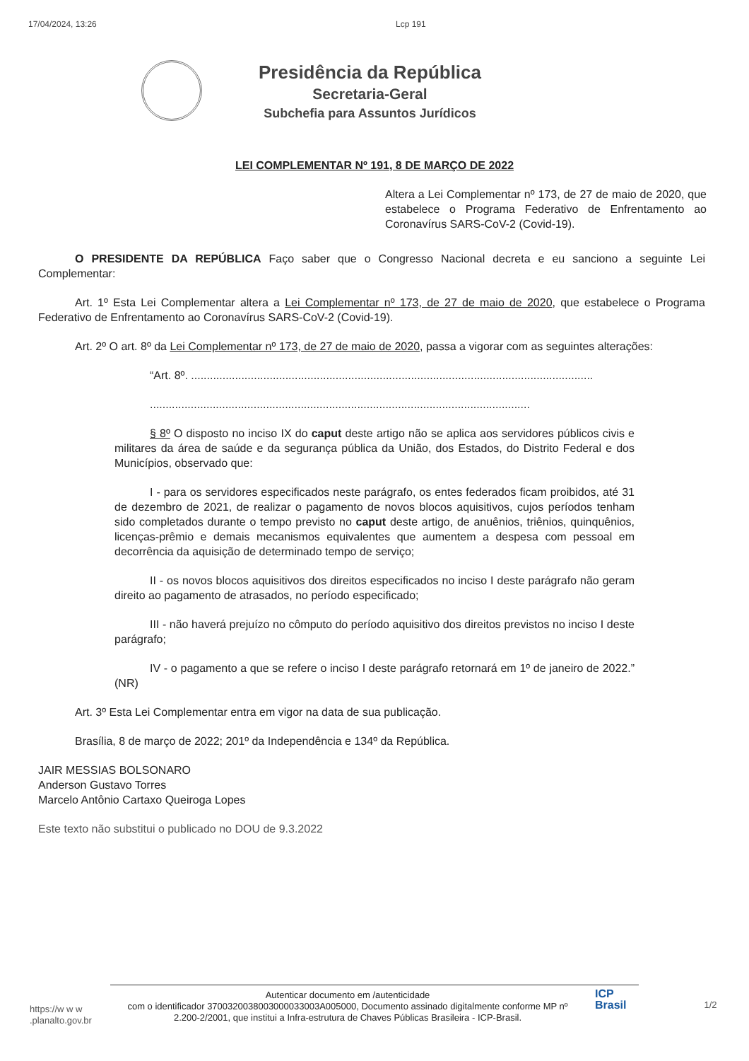17/04/2024, 13:26 Lcp 191
Presidência da República
Secretaria-Geral
Subchefia para Assuntos Jurídicos
LEI COMPLEMENTAR Nº 191, 8 DE MARÇO DE 2022
Altera a Lei Complementar nº 173, de 27 de maio de 2020, que estabelece o Programa Federativo de Enfrentamento ao Coronavírus SARS-CoV-2 (Covid-19).
O PRESIDENTE DA REPÚBLICA Faço saber que o Congresso Nacional decreta e eu sanciono a seguinte Lei Complementar:
Art. 1º Esta Lei Complementar altera a Lei Complementar nº 173, de 27 de maio de 2020, que estabelece o Programa Federativo de Enfrentamento ao Coronavírus SARS-CoV-2 (Covid-19).
Art. 2º O art. 8º da Lei Complementar nº 173, de 27 de maio de 2020, passa a vigorar com as seguintes alterações:
“Art. 8º. ................................................................................................................................
.........................................................................................................................
§ 8º O disposto no inciso IX do caput deste artigo não se aplica aos servidores públicos civis e militares da área de saúde e da segurança pública da União, dos Estados, do Distrito Federal e dos Municípios, observado que:
I - para os servidores especificados neste parágrafo, os entes federados ficam proibidos, até 31 de dezembro de 2021, de realizar o pagamento de novos blocos aquisitivos, cujos períodos tenham sido completados durante o tempo previsto no caput deste artigo, de anuênios, triênios, quinquênios, licenças-prêmio e demais mecanismos equivalentes que aumentem a despesa com pessoal em decorrência da aquisição de determinado tempo de serviço;
II - os novos blocos aquisitivos dos direitos especificados no inciso I deste parágrafo não geram direito ao pagamento de atrasados, no período especificado;
III - não haverá prejuízo no cômputo do período aquisitivo dos direitos previstos no inciso I deste parágrafo;
IV - o pagamento a que se refere o inciso I deste parágrafo retornará em 1º de janeiro de 2022.” (NR)
Art. 3º Esta Lei Complementar entra em vigor na data de sua publicação.
Brasília, 8 de março de 2022; 201º da Independência e 134º da República.
JAIR MESSIAS BOLSONARO
Anderson Gustavo Torres
Marcelo Antônio Cartaxo Queiroga Lopes
Este texto não substitui o publicado no DOU de 9.3.2022
https://w w w .planalto.gov.br
Autenticar documento em /autenticidade
com o identificador 3700320038003000033003A005000, Documento assinado digitalmente conforme MP nº 2.200-2/2001, que institui a Infra-estrutura de Chaves Públicas Brasileira - ICP-Brasil.
ICP
Brasil
1/2